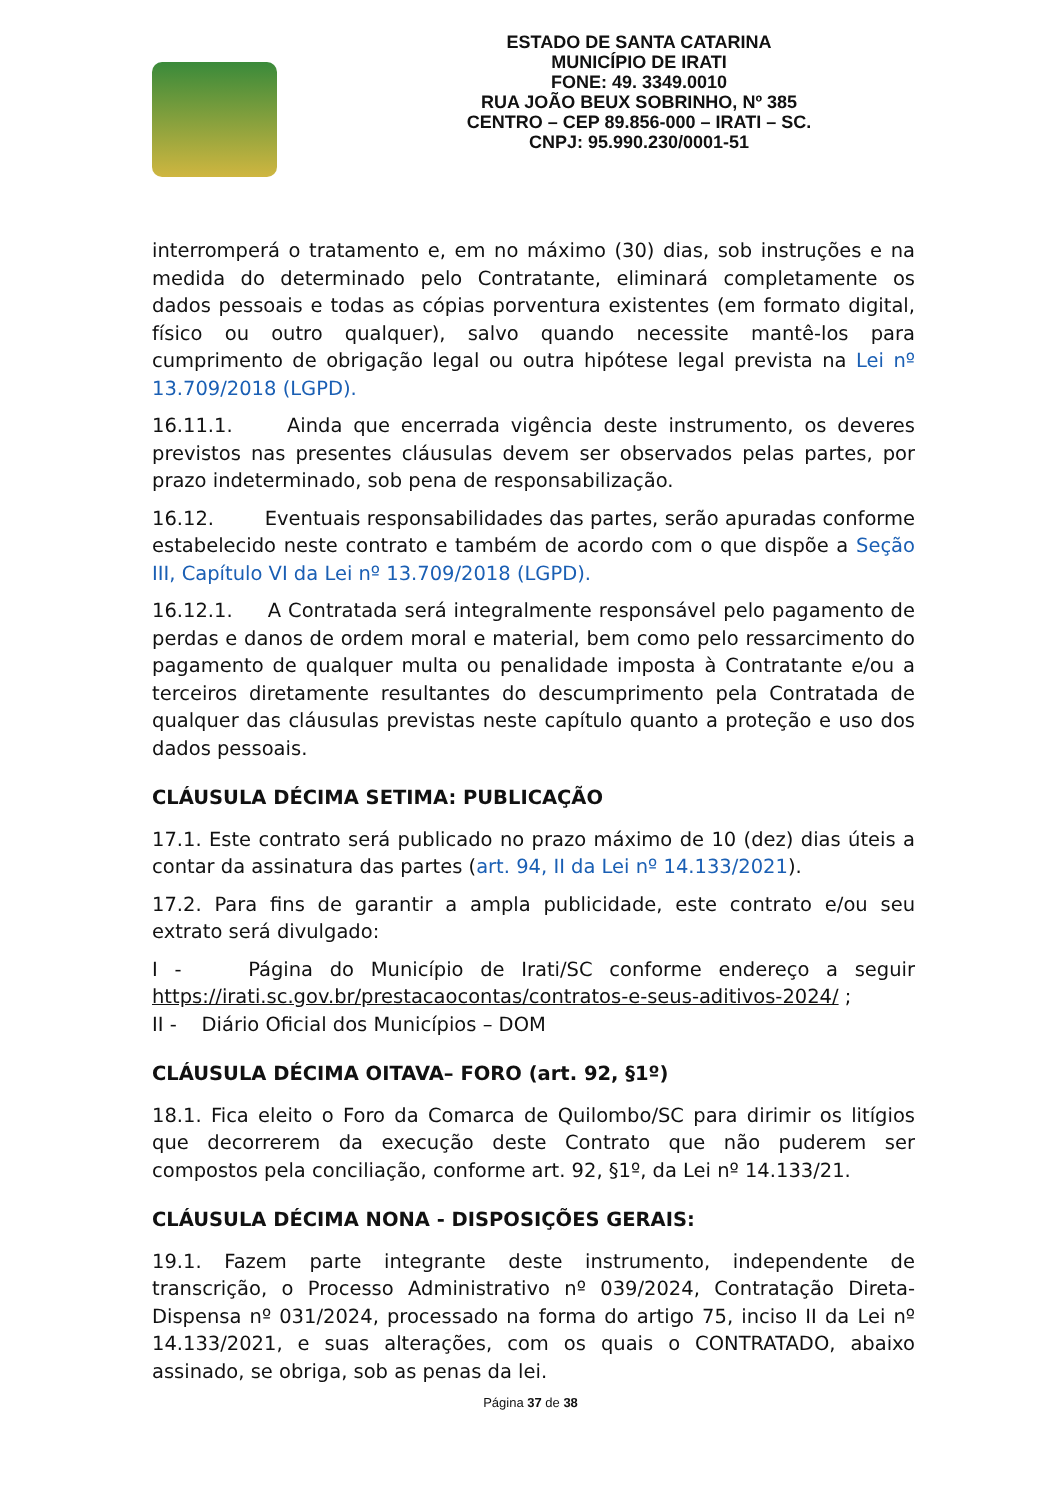ESTADO DE SANTA CATARINA
MUNICÍPIO DE IRATI
FONE: 49. 3349.0010
RUA JOÃO BEUX SOBRINHO, Nº 385
CENTRO – CEP 89.856-000 – IRATI – SC.
CNPJ: 95.990.230/0001-51
interromperá o tratamento e, em no máximo (30) dias, sob instruções e na medida do determinado pelo Contratante, eliminará completamente os dados pessoais e todas as cópias porventura existentes (em formato digital, físico ou outro qualquer), salvo quando necessite mantê-los para cumprimento de obrigação legal ou outra hipótese legal prevista na Lei nº 13.709/2018 (LGPD).
16.11.1. Ainda que encerrada vigência deste instrumento, os deveres previstos nas presentes cláusulas devem ser observados pelas partes, por prazo indeterminado, sob pena de responsabilização.
16.12. Eventuais responsabilidades das partes, serão apuradas conforme estabelecido neste contrato e também de acordo com o que dispõe a Seção III, Capítulo VI da Lei nº 13.709/2018 (LGPD).
16.12.1. A Contratada será integralmente responsável pelo pagamento de perdas e danos de ordem moral e material, bem como pelo ressarcimento do pagamento de qualquer multa ou penalidade imposta à Contratante e/ou a terceiros diretamente resultantes do descumprimento pela Contratada de qualquer das cláusulas previstas neste capítulo quanto a proteção e uso dos dados pessoais.
CLÁUSULA DÉCIMA SETIMA: PUBLICAÇÃO
17.1. Este contrato será publicado no prazo máximo de 10 (dez) dias úteis a contar da assinatura das partes (art. 94, II da Lei nº 14.133/2021).
17.2. Para fins de garantir a ampla publicidade, este contrato e/ou seu extrato será divulgado:
I - Página do Município de Irati/SC conforme endereço a seguir https://irati.sc.gov.br/prestacaocontas/contratos-e-seus-aditivos-2024/ ;
II - Diário Oficial dos Municípios – DOM
CLÁUSULA DÉCIMA OITAVA– FORO (art. 92, §1º)
18.1. Fica eleito o Foro da Comarca de Quilombo/SC para dirimir os litígios que decorrerem da execução deste Contrato que não puderem ser compostos pela conciliação, conforme art. 92, §1º, da Lei nº 14.133/21.
CLÁUSULA DÉCIMA NONA - DISPOSIÇÕES GERAIS:
19.1. Fazem parte integrante deste instrumento, independente de transcrição, o Processo Administrativo nº 039/2024, Contratação Direta-Dispensa nº 031/2024, processado na forma do artigo 75, inciso II da Lei nº 14.133/2021, e suas alterações, com os quais o CONTRATADO, abaixo assinado, se obriga, sob as penas da lei.
Página 37 de 38